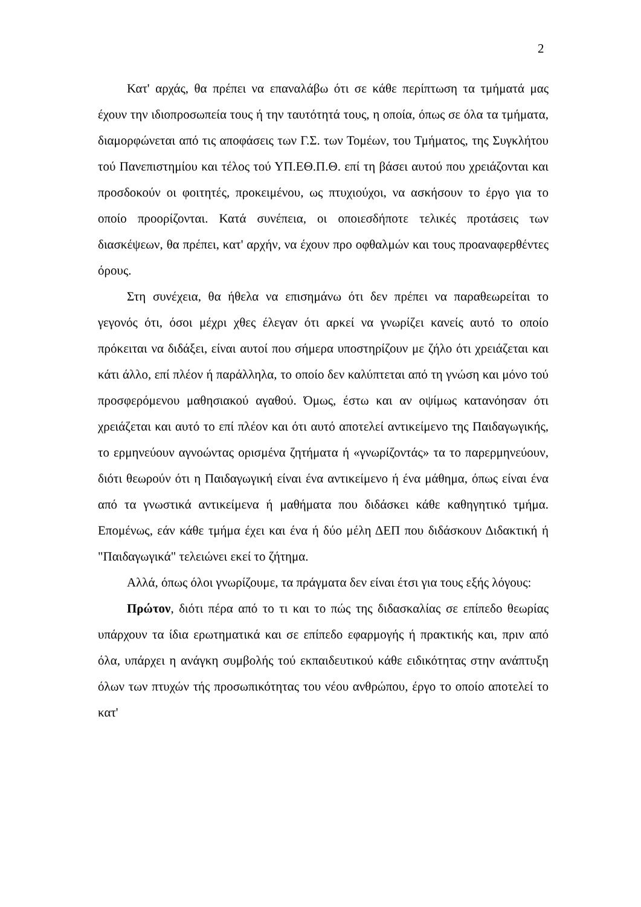2
Κατ' αρχάς, θα πρέπει να επαναλάβω ότι σε κάθε περίπτωση τα τμήματά μας έχουν την ιδιοπροσωπεία τους ή την ταυτότητά τους, η οποία, όπως σε όλα τα τμήματα, διαμορφώνεται από τις αποφάσεις των Γ.Σ. των Τομέων, του Τμήματος, της Συγκλήτου τού Πανεπιστημίου και τέλος τού ΥΠ.ΕΘ.Π.Θ. επί τη βάσει αυτού που χρειάζονται και προσδοκούν οι φοιτητές, προκειμένου, ως πτυχιούχοι, να ασκήσουν το έργο για το οποίο προορίζονται. Κατά συνέπεια, οι οποιεσδήποτε τελικές προτάσεις των διασκέψεων, θα πρέπει, κατ' αρχήν, να έχουν προ οφθαλμών και τους προαναφερθέντες όρους.
Στη συνέχεια, θα ήθελα να επισημάνω ότι δεν πρέπει να παραθεωρείται το γεγονός ότι, όσοι μέχρι χθες έλεγαν ότι αρκεί να γνωρίζει κανείς αυτό το οποίο πρόκειται να διδάξει, είναι αυτοί που σήμερα υποστηρίζουν με ζήλο ότι χρειάζεται και κάτι άλλο, επί πλέον ή παράλληλα, το οποίο δεν καλύπτεται από τη γνώση και μόνο τού προσφερόμενου μαθησιακού αγαθού. Όμως, έστω και αν οψίμως κατανόησαν ότι χρειάζεται και αυτό το επί πλέον και ότι αυτό αποτελεί αντικείμενο της Παιδαγωγικής, το ερμηνεύουν αγνοώντας ορισμένα ζητήματα ή «γνωρίζοντάς» τα το παρερμηνεύουν, διότι θεωρούν ότι η Παιδαγωγική είναι ένα αντικείμενο ή ένα μάθημα, όπως είναι ένα από τα γνωστικά αντικείμενα ή μαθήματα που διδάσκει κάθε καθηγητικό τμήμα. Επομένως, εάν κάθε τμήμα έχει και ένα ή δύο μέλη ΔΕΠ που διδάσκουν Διδακτική ή "Παιδαγωγικά" τελειώνει εκεί το ζήτημα.
Αλλά, όπως όλοι γνωρίζουμε, τα πράγματα δεν είναι έτσι για τους εξής λόγους:
Πρώτον, διότι πέρα από το τι και το πώς της διδασκαλίας σε επίπεδο θεωρίας υπάρχουν τα ίδια ερωτηματικά και σε επίπεδο εφαρμογής ή πρακτικής και, πριν από όλα, υπάρχει η ανάγκη συμβολής τού εκπαιδευτικού κάθε ειδικότητας στην ανάπτυξη όλων των πτυχών τής προσωπικότητας του νέου ανθρώπου, έργο το οποίο αποτελεί το κατ'